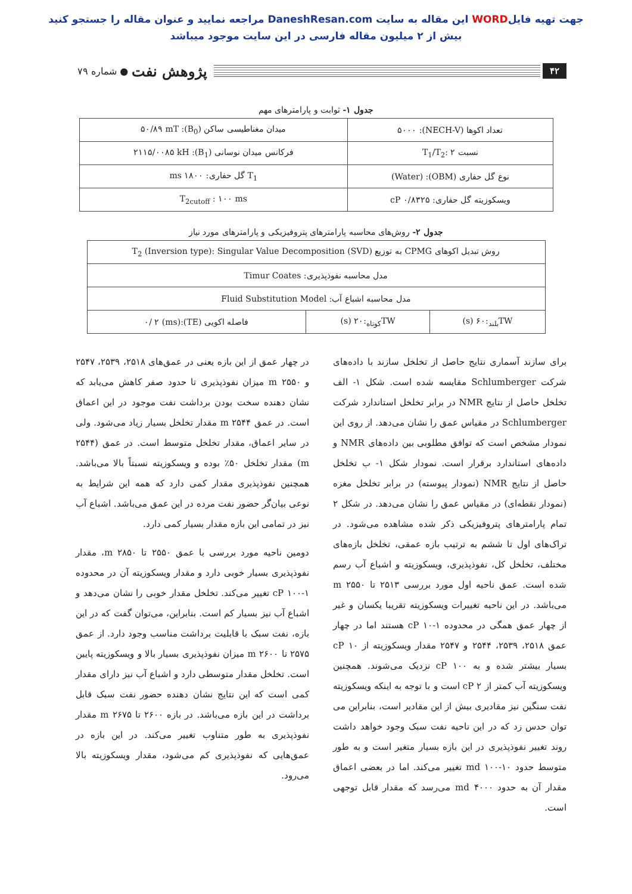جهت تهیه فایلWORD این مقاله به سایت DaneshResan.com مراجعه نمایید و عنوان مقاله را جستجو کنید
بیش از ۲ میلیون مقاله فارسی در این سایت موجود میباشد
۴۲ پژوهش نفت ● شماره ۷۹
جدول ۱- ثوابت و پارامترهای مهم
| تعداد اکوها (NECH-V): ۵۰۰۰ | میدان مغناطیسی ساکن (B<sub>0</sub>): ۵۰/۸۹ mT |
| نسبت T<sub>1</sub>/T<sub>2</sub>: ۲ | فرکانس میدان نوسانی (B<sub>1</sub>): ۲۱۱۵/۰۰۸۵ kH |
| نوع گل حفاری (OBM): (Water) | T<sub>1</sub> گل حفاری: ۱۸۰۰ ms |
| ویسکوزیته گل حفاری: ۰/۸۳۲۵ cP | T<sub>2cutoff</sub> : ۱۰۰ ms |
جدول ۲- روش‌های محاسبه پارامترهای پتروفیزیکی و پارامترهای مورد نیاز
| روش تبدیل اکوهای CPMG به توزیع T<sub>2</sub> (Inversion type): Singular Value Decomposition (SVD) | | |
| مدل محاسبه نفوذپذیری: Timur Coates | | |
| مدل محاسبه اشباع آب: Fluid Substitution Model | | |
| TW<sub>بلند</sub>:۶۰ (s) | TW<sub>کوتاه</sub>:۲۰ (s) | فاصله اکویی (TE):۰/ ۲ (ms) |
برای سازند آسماری نتایج حاصل از تخلخل سازند با داده‌های شرکت Schlumberger مقایسه شده است. شکل ۱- الف تخلخل حاصل از نتایج NMR در برابر تخلخل استاندارد شرکت Schlumberger در مقیاس عمق را نشان می‌دهد. از روی این نمودار مشخص است که توافق مطلوبی بین داده‌های NMR و داده‌های استاندارد برقرار است. نمودار شکل ۱- ب تخلخل حاصل از نتایج NMR (نمودار پیوسته) در برابر تخلخل مغزه (نمودار نقطه‌ای) در مقیاس عمق را نشان می‌دهد. در شکل ۲ تمام پارامترهای پتروفیزیکی ذکر شده مشاهده می‌شود. در تراک‌های اول تا ششم به ترتیب بازه عمقی، تخلخل بازه‌های مختلف، تخلخل کل، نفوذپذیری، ویسکوزیته و اشباع آب رسم شده است. عمق ناحیه اول مورد بررسی ۲۵۱۳ تا ۲۵۵۰ m می‌باشد. در این ناحیه تغییرات ویسکوزیته تقریبا یکسان و غیر از چهار عمق همگی در محدوده ۱-۱۰ cP هستند اما در چهار عمق ۲۵۱۸، ۲۵۳۹، ۲۵۴۴ و ۲۵۴۷ مقدار ویسکوزیته از ۱۰ cP بسیار بیشتر شده و به ۱۰۰ cP نزدیک می‌شوند. همچنین ویسکوزیته آب کمتر از ۲ cP است و با توجه به اینکه ویسکوزیته نفت سنگین نیز مقادیری بیش از این مقادیر است، بنابراین می توان حدس زد که در این ناحیه نفت سبک وجود خواهد داشت روند تغییر نفوذپذیری در این بازه بسیار متغیر است و به طور متوسط حدود ۱۰-۱۰۰ md تغییر می‌کند. اما در بعضی اعماق مقدار آن به حدود ۴۰۰۰ md می‌رسد که مقدار قابل توجهی است.
در چهار عمق از این بازه یعنی در عمق‌های ۲۵۱۸، ۲۵۳۹، ۲۵۴۷ و ۲۵۵۰ m میزان نفوذپذیری تا حدود صفر کاهش می‌یابد که نشان دهنده سخت بودن برداشت نفت موجود در این اعماق است. در عمق ۲۵۴۴ m مقدار تخلخل بسیار زیاد می‌شود. ولی در سایر اعماق، مقدار تخلخل متوسط است. در عمق (۲۵۴۴ m) مقدار تخلخل ۵۰٪ بوده و ویسکوزیته نسبتاً بالا می‌باشد. همچنین نفوذپذیری مقدار کمی دارد که همه این شرایط به نوعی بیان‌گر حضور نفت مرده در این عمق می‌باشد. اشباع آب نیز در تمامی این بازه مقدار بسیار کمی دارد.
دومین ناحیه مورد بررسی با عمق ۲۵۵۰ تا ۲۸۵۰ m، مقدار نفوذپذیری بسیار خوبی دارد و مقدار ویسکوزیته آن در محدوده ۱-۱۰۰ cP تغییر می‌کند. تخلخل مقدار خوبی را نشان می‌دهد و اشباع آب نیز بسیار کم است. بنابراین، می‌توان گفت که در این بازه، نفت سبک با قابلیت برداشت مناسب وجود دارد. از عمق ۲۵۷۵ تا ۲۶۰۰ m میزان نفوذپذیری بسیار بالا و ویسکوزیته پایین است. تخلخل مقدار متوسطی دارد و اشباع آب نیز دارای مقدار کمی است که این نتایج نشان دهنده حضور نفت سبک قابل برداشت در این بازه می‌باشد. در بازه ۲۶۰۰ تا ۲۶۷۵ m مقدار نفوذپذیری به طور متناوب تغییر می‌کند. در این بازه در عمق‌هایی که نفوذپذیری کم می‌شود، مقدار ویسکوزیته بالا می‌رود.